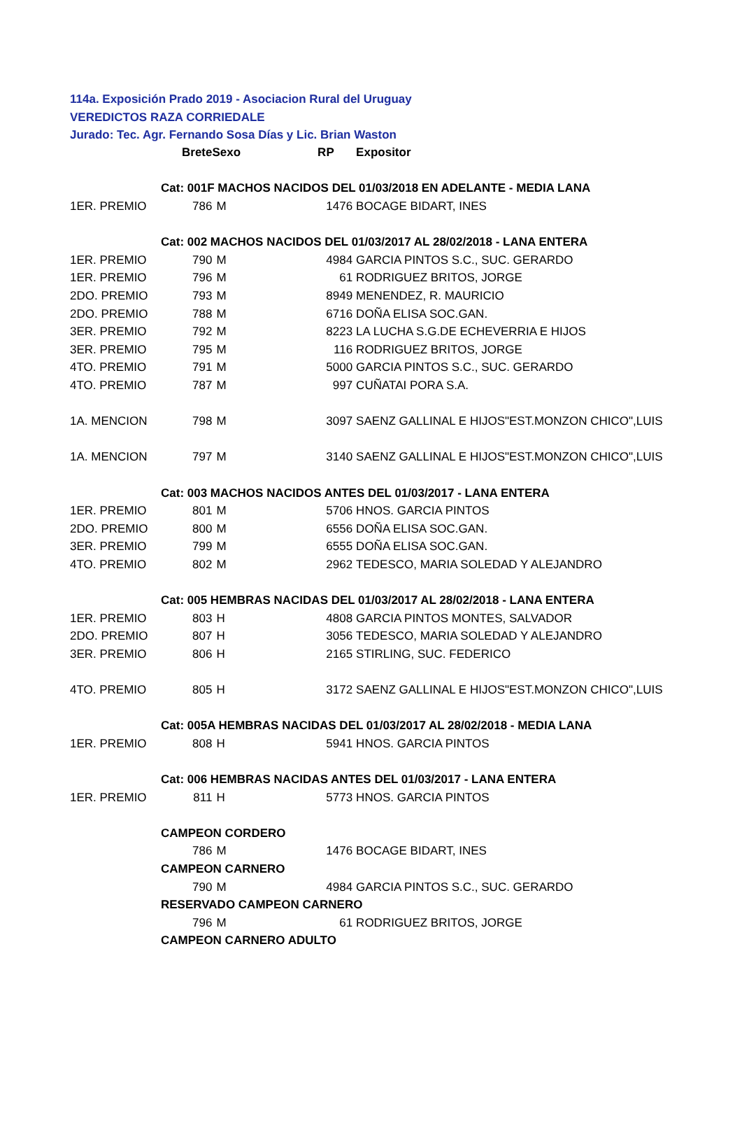114a. Exposición Prado 2019 - Asociacion Rural del Uruguay
VEREDICTOS RAZA CORRIEDALE
Jurado: Tec. Agr. Fernando Sosa Días y Lic. Brian Waston
| | Brete | Sexo | | RP | Expositor |
| | Cat: 001F MACHOS NACIDOS DEL 01/03/2018 EN ADELANTE - MEDIA LANA | | | | |
| 1ER. PREMIO | 786 | M | | 1476 | BOCAGE BIDART, INES |
| | Cat: 002 MACHOS NACIDOS DEL 01/03/2017 AL 28/02/2018 - LANA ENTERA | | | | |
| 1ER. PREMIO | 790 | M | | 4984 | GARCIA PINTOS S.C., SUC. GERARDO |
| 1ER. PREMIO | 796 | M | | 61 | RODRIGUEZ BRITOS, JORGE |
| 2DO. PREMIO | 793 | M | | 8949 | MENENDEZ, R. MAURICIO |
| 2DO. PREMIO | 788 | M | | 6716 | DOÑA ELISA SOC.GAN. |
| 3ER. PREMIO | 792 | M | | 8223 | LA LUCHA S.G.DE ECHEVERRIA E HIJOS |
| 3ER. PREMIO | 795 | M | | 116 | RODRIGUEZ BRITOS, JORGE |
| 4TO. PREMIO | 791 | M | | 5000 | GARCIA PINTOS S.C., SUC. GERARDO |
| 4TO. PREMIO | 787 | M | | 997 | CUÑATAI PORA S.A. |
| 1A. MENCION | 798 | M | | 3097 | SAENZ GALLINAL E HIJOS"EST.MONZON CHICO",LUIS |
| 1A. MENCION | 797 | M | | 3140 | SAENZ GALLINAL E HIJOS"EST.MONZON CHICO",LUIS |
| | Cat: 003 MACHOS NACIDOS ANTES DEL 01/03/2017 - LANA ENTERA | | | | |
| 1ER. PREMIO | 801 | M | | 5706 | HNOS. GARCIA PINTOS |
| 2DO. PREMIO | 800 | M | | 6556 | DOÑA ELISA SOC.GAN. |
| 3ER. PREMIO | 799 | M | | 6555 | DOÑA ELISA SOC.GAN. |
| 4TO. PREMIO | 802 | M | | 2962 | TEDESCO, MARIA SOLEDAD Y ALEJANDRO |
| | Cat: 005 HEMBRAS NACIDAS DEL 01/03/2017 AL 28/02/2018 - LANA ENTERA | | | | |
| 1ER. PREMIO | 803 | H | | 4808 | GARCIA PINTOS MONTES, SALVADOR |
| 2DO. PREMIO | 807 | H | | 3056 | TEDESCO, MARIA SOLEDAD Y ALEJANDRO |
| 3ER. PREMIO | 806 | H | | 2165 | STIRLING, SUC. FEDERICO |
| 4TO. PREMIO | 805 | H | | 3172 | SAENZ GALLINAL E HIJOS"EST.MONZON CHICO",LUIS |
| | Cat: 005A HEMBRAS NACIDAS DEL 01/03/2017 AL 28/02/2018 - MEDIA LANA | | | | |
| 1ER. PREMIO | 808 | H | | 5941 | HNOS. GARCIA PINTOS |
| | Cat: 006 HEMBRAS NACIDAS ANTES DEL 01/03/2017 - LANA ENTERA | | | | |
| 1ER. PREMIO | 811 | H | | 5773 | HNOS. GARCIA PINTOS |
| | CAMPEON CORDERO | | | | |
| | 786 | M | | 1476 | BOCAGE BIDART, INES |
| | CAMPEON CARNERO | | | | |
| | 790 | M | | 4984 | GARCIA PINTOS S.C., SUC. GERARDO |
| | RESERVADO CAMPEON CARNERO | | | | |
| | 796 | M | | 61 | RODRIGUEZ BRITOS, JORGE |
| | CAMPEON CARNERO ADULTO | | | | |